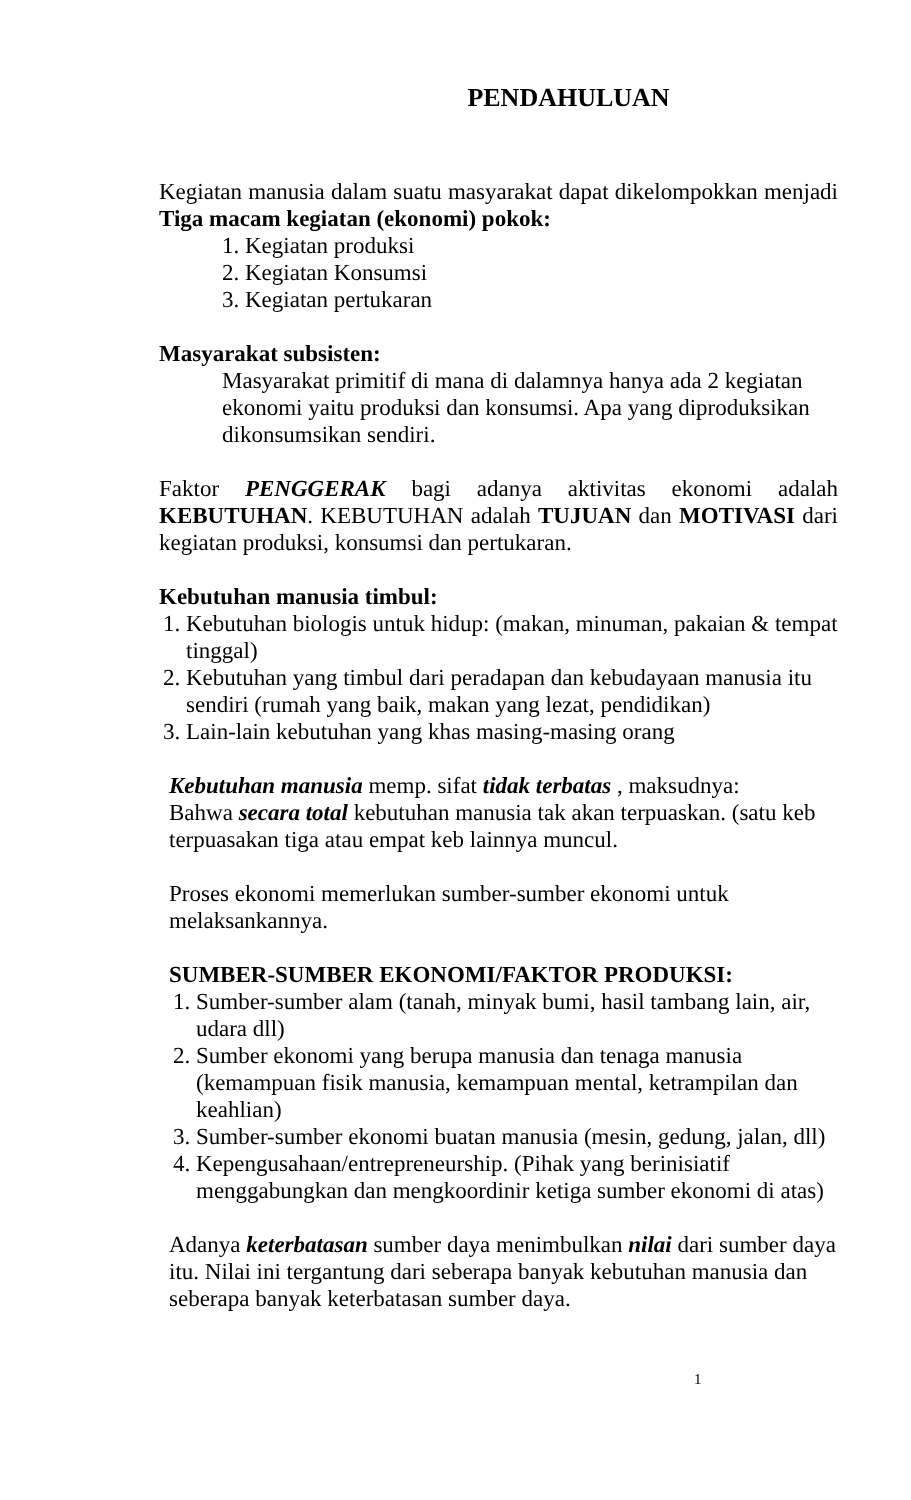PENDAHULUAN
Kegiatan manusia dalam suatu masyarakat dapat dikelompokkan menjadi Tiga macam kegiatan (ekonomi) pokok:
1. Kegiatan produksi
2. Kegiatan Konsumsi
3. Kegiatan pertukaran
Masyarakat subsisten:
Masyarakat primitif di mana di dalamnya hanya ada 2 kegiatan ekonomi yaitu produksi dan konsumsi. Apa yang diproduksikan dikonsumsikan sendiri.
Faktor PENGGERAK bagi adanya aktivitas ekonomi adalah KEBUTUHAN. KEBUTUHAN adalah TUJUAN dan MOTIVASI dari kegiatan produksi, konsumsi dan pertukaran.
Kebutuhan manusia timbul:
1. Kebutuhan biologis untuk hidup: (makan, minuman, pakaian & tempat tinggal)
2. Kebutuhan yang timbul dari peradapan dan kebudayaan manusia itu sendiri (rumah yang baik, makan yang lezat, pendidikan)
3. Lain-lain kebutuhan yang khas masing-masing orang
Kebutuhan manusia memp. sifat tidak terbatas , maksudnya:
Bahwa secara total kebutuhan manusia tak akan terpuaskan. (satu keb terpuasakan tiga atau empat keb lainnya muncul.
Proses ekonomi memerlukan sumber-sumber ekonomi untuk melaksankannya.
SUMBER-SUMBER EKONOMI/FAKTOR PRODUKSI:
1. Sumber-sumber alam (tanah, minyak bumi, hasil tambang lain, air, udara dll)
2. Sumber ekonomi yang berupa manusia dan tenaga manusia (kemampuan fisik manusia, kemampuan mental, ketrampilan dan keahlian)
3. Sumber-sumber ekonomi buatan manusia (mesin, gedung, jalan, dll)
4. Kepengusahaan/entrepreneurship. (Pihak yang berinisiatif menggabungkan dan mengkoordinir ketiga sumber ekonomi di atas)
Adanya keterbatasan sumber daya menimbulkan nilai dari sumber daya itu. Nilai ini tergantung dari seberapa banyak kebutuhan manusia dan seberapa banyak keterbatasan sumber daya.
1